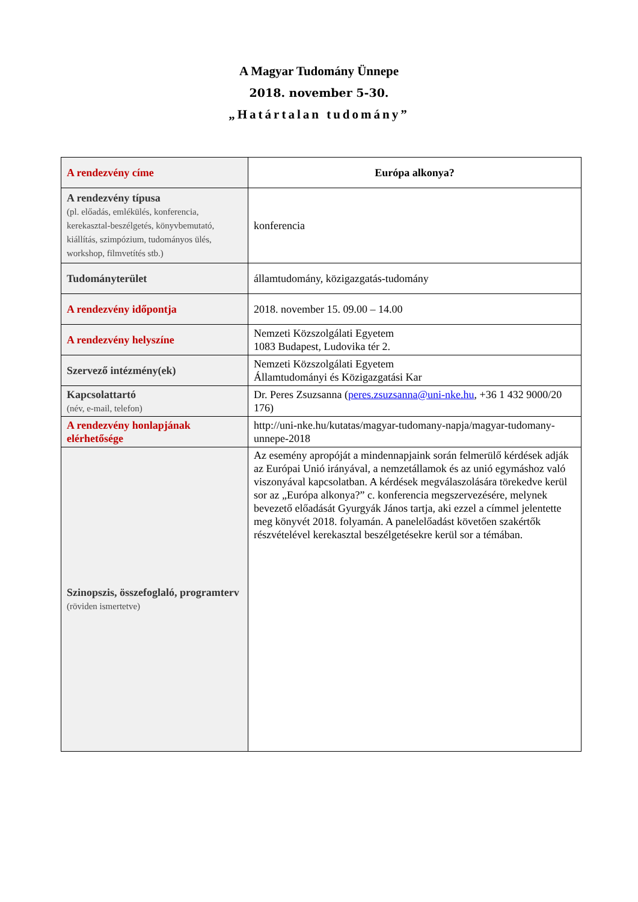A Magyar Tudomány Ünnepe
2018. november 5-30.
„Határtalan tudomány”
| A rendezvény címe | Európa alkonya? |
| A rendezvény típusa (pl. előadás, emlékülés, konferencia, kerekasztal-beszélgetés, könyvbemutató, kiállítás, szimpózium, tudományos ülés, workshop, filmvetítés stb.) | konferencia |
| Tudományterület | államtudomány, közigazgatás-tudomány |
| A rendezvény időpontja | 2018. november 15. 09.00 – 14.00 |
| A rendezvény helyszíne | Nemzeti Közszolgálati Egyetem 1083 Budapest, Ludovika tér 2. |
| Szervező intézmény(ek) | Nemzeti Közszolgálati Egyetem Államtudományi és Közigazgatási Kar |
| Kapcsolattartó (név, e-mail, telefon) | Dr. Peres Zsuzsanna ( peres.zsuzsanna@uni-nke.hu , +36 1 432 9000/20 176) |
| A rendezvény honlapjának elérhetősége | http://uni-nke.hu/kutatas/magyar-tudomany-napja/magyar-tudomany-unnepe-2018 |
| Szinopszis, összefoglaló, programterv (röviden ismertetve) | Az esemény apropóját a mindennapjaink során felmerülő kérdések adják az Európai Unió irányával, a nemzetállamok és az unió egymáshoz való viszonyával kapcsolatban. A kérdések megválaszolására törekedve kerül sor az „Európa alkonya?” c. konferencia megszervezésére, melynek bevezető előadását Gyurgyák János tartja, aki ezzel a címmel jelentette meg könyvét 2018. folyamán. A panelelőadást követően szakértők részvételével kerekasztal beszélgetésekre kerül sor a témában. |